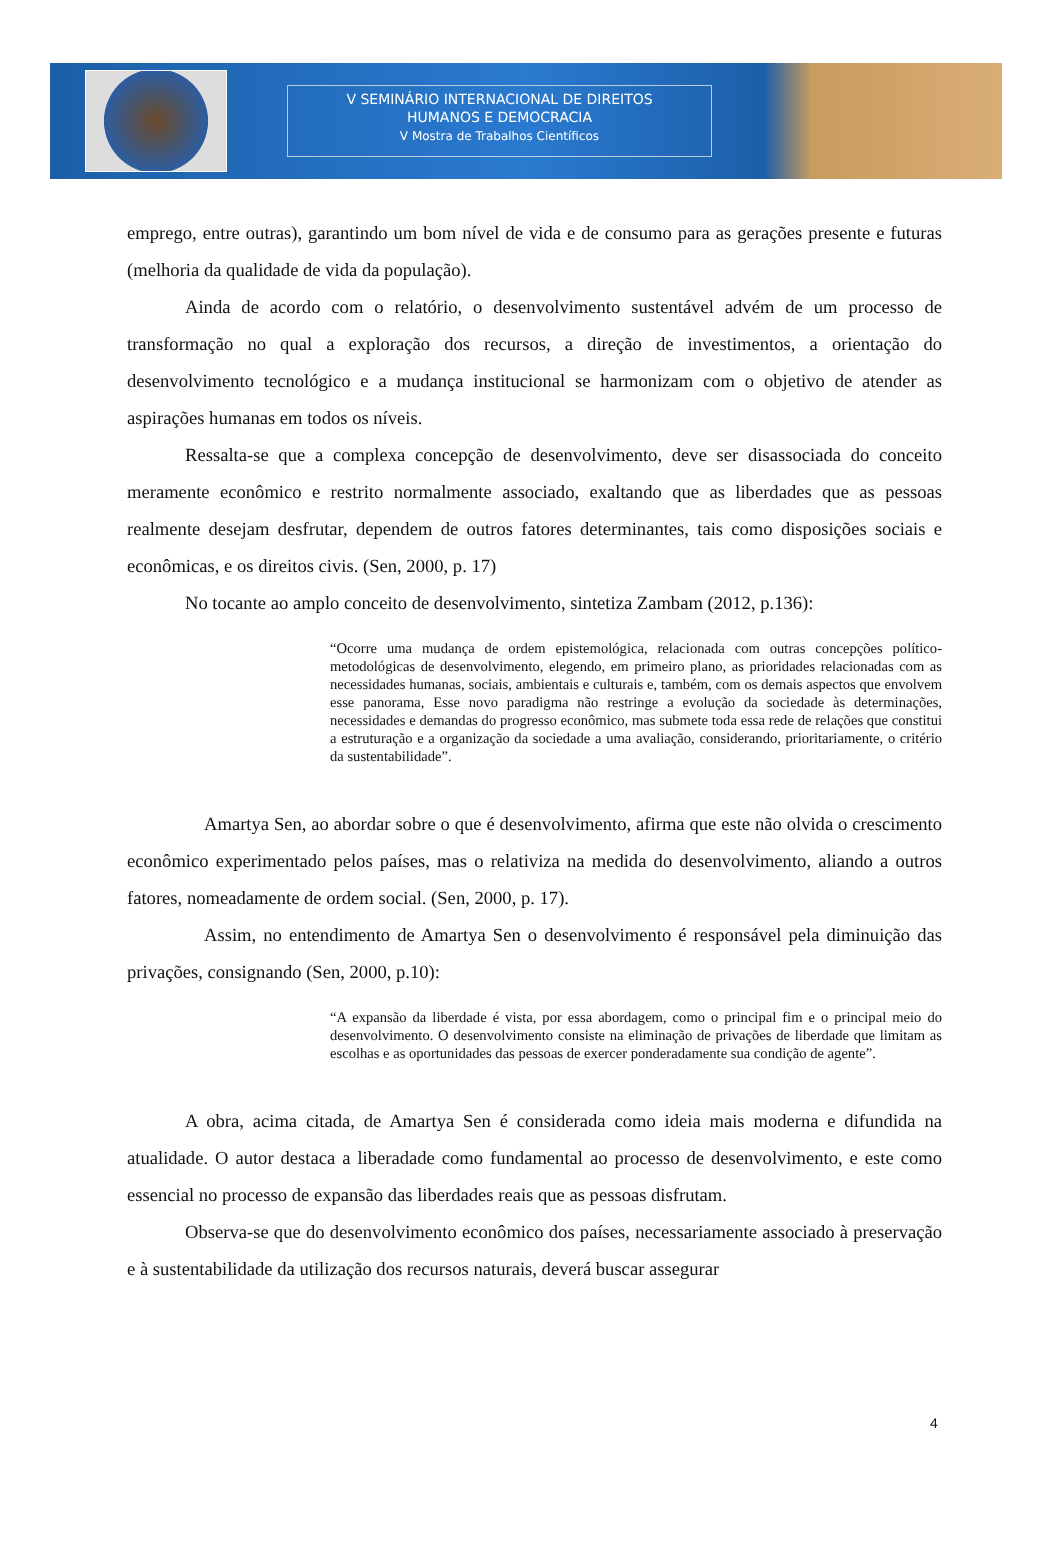V SEMINÁRIO INTERNACIONAL DE DIREITOS
HUMANOS E DEMOCRACIA
V Mostra de Trabalhos Científicos
emprego, entre outras), garantindo um bom nível de vida e de consumo para as gerações presente e futuras (melhoria da qualidade de vida da população).
Ainda de acordo com o relatório, o desenvolvimento sustentável advém de um processo de transformação no qual a exploração dos recursos, a direção de investimentos, a orientação do desenvolvimento tecnológico e a mudança institucional se harmonizam com o objetivo de atender as aspirações humanas em todos os níveis.
Ressalta-se que a complexa concepção de desenvolvimento, deve ser disassociada do conceito meramente econômico e restrito normalmente associado, exaltando que as liberdades que as pessoas realmente desejam desfrutar, dependem de outros fatores determinantes, tais como disposições sociais e econômicas, e os direitos civis. (Sen, 2000, p. 17)
No tocante ao amplo conceito de desenvolvimento, sintetiza Zambam (2012, p.136):
“Ocorre uma mudança de ordem epistemológica, relacionada com outras concepções político-metodológicas de desenvolvimento, elegendo, em primeiro plano, as prioridades relacionadas com as necessidades humanas, sociais, ambientais e culturais e, também, com os demais aspectos que envolvem esse panorama, Esse novo paradigma não restringe a evolução da sociedade às determinações, necessidades e demandas do progresso econômico, mas submete toda essa rede de relações que constitui a estruturação e a organização da sociedade a uma avaliação, considerando, prioritariamente, o critério da sustentabilidade”.
Amartya Sen, ao abordar sobre o que é desenvolvimento, afirma que este não olvida o crescimento econômico experimentado pelos países, mas o relativiza na medida do desenvolvimento, aliando a outros fatores, nomeadamente de ordem social. (Sen, 2000, p. 17).
Assim, no entendimento de Amartya Sen o desenvolvimento é responsável pela diminuição das privações, consignando (Sen, 2000, p.10):
“A expansão da liberdade é vista, por essa abordagem, como o principal fim e o principal meio do desenvolvimento. O desenvolvimento consiste na eliminação de privações de liberdade que limitam as escolhas e as oportunidades das pessoas de exercer ponderadamente sua condição de agente”.
A obra, acima citada, de Amartya Sen é considerada como ideia mais moderna e difundida na atualidade. O autor destaca a liberadade como fundamental ao processo de desenvolvimento, e este como essencial no processo de expansão das liberdades reais que as pessoas disfrutam.
Observa-se que do desenvolvimento econômico dos países, necessariamente associado à preservação e à sustentabilidade da utilização dos recursos naturais, deverá buscar assegurar
4